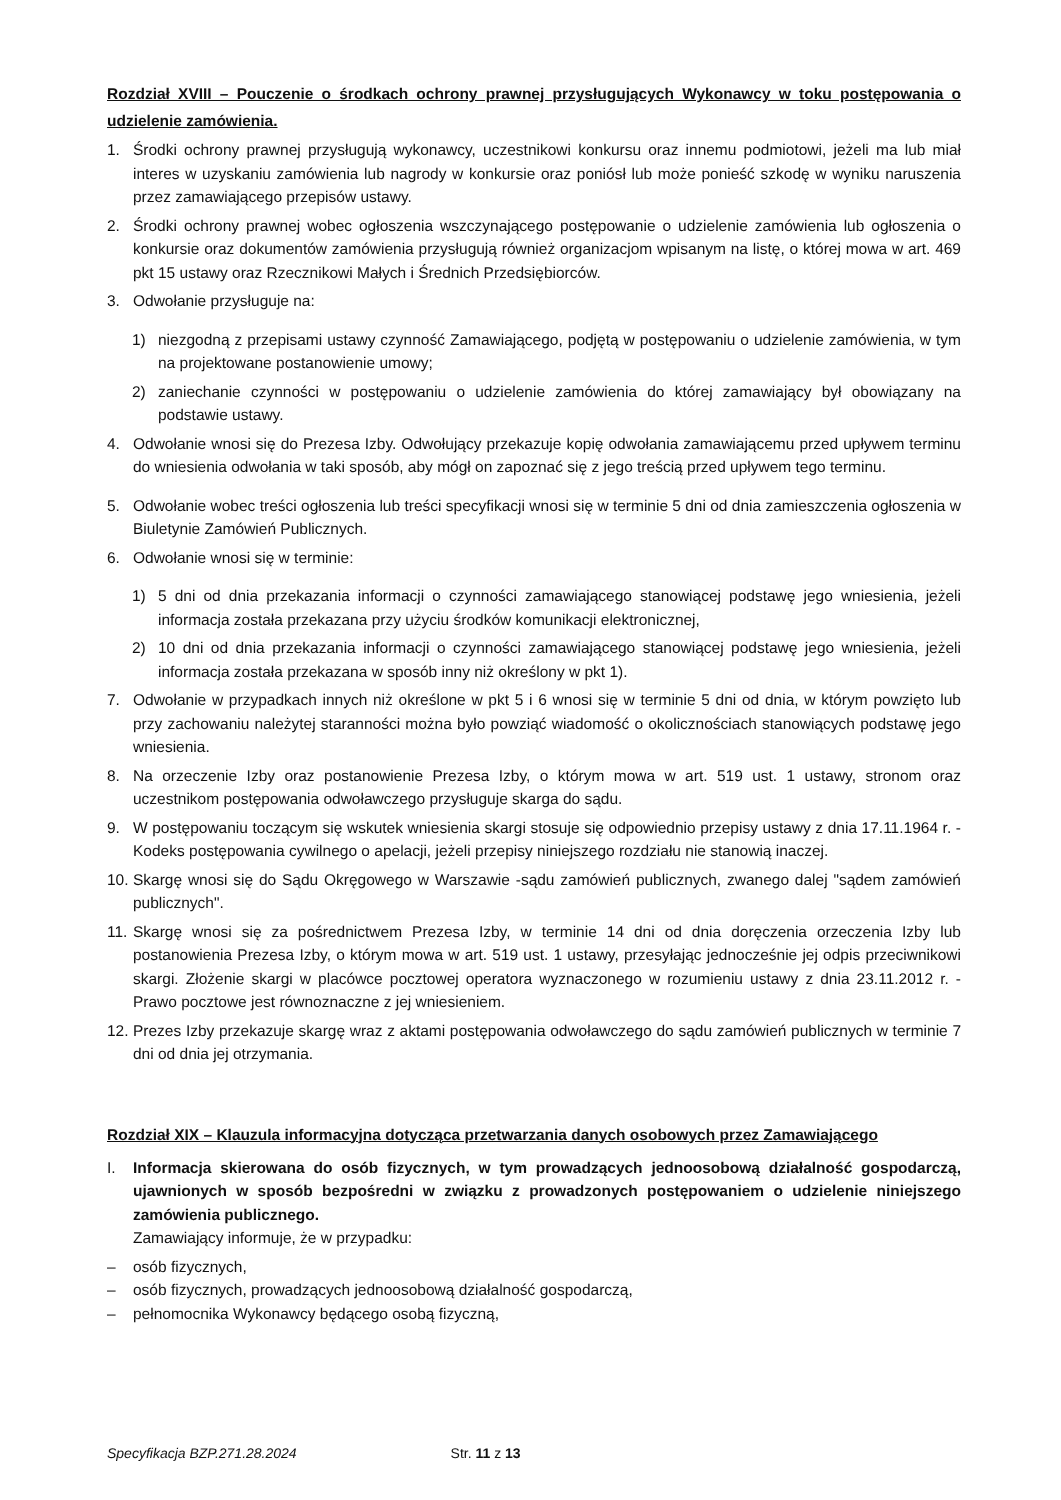Rozdział XVIII – Pouczenie o środkach ochrony prawnej przysługujących Wykonawcy w toku postępowania o udzielenie zamówienia.
1. Środki ochrony prawnej przysługują wykonawcy, uczestnikowi konkursu oraz innemu podmiotowi, jeżeli ma lub miał interes w uzyskaniu zamówienia lub nagrody w konkursie oraz poniósł lub może ponieść szkodę w wyniku naruszenia przez zamawiającego przepisów ustawy.
2. Środki ochrony prawnej wobec ogłoszenia wszczynającego postępowanie o udzielenie zamówienia lub ogłoszenia o konkursie oraz dokumentów zamówienia przysługują również organizacjom wpisanym na listę, o której mowa w art. 469 pkt 15 ustawy oraz Rzecznikowi Małych i Średnich Przedsiębiorców.
3. Odwołanie przysługuje na:
1) niezgodną z przepisami ustawy czynność Zamawiającego, podjętą w postępowaniu o udzielenie zamówienia, w tym na projektowane postanowienie umowy;
2) zaniechanie czynności w postępowaniu o udzielenie zamówienia do której zamawiający był obowiązany na podstawie ustawy.
4. Odwołanie wnosi się do Prezesa Izby. Odwołujący przekazuje kopię odwołania zamawiającemu przed upływem terminu do wniesienia odwołania w taki sposób, aby mógł on zapoznać się z jego treścią przed upływem tego terminu.
5. Odwołanie wobec treści ogłoszenia lub treści specyfikacji wnosi się w terminie 5 dni od dnia zamieszczenia ogłoszenia w Biuletynie Zamówień Publicznych.
6. Odwołanie wnosi się w terminie:
1) 5 dni od dnia przekazania informacji o czynności zamawiającego stanowiącej podstawę jego wniesienia, jeżeli informacja została przekazana przy użyciu środków komunikacji elektronicznej,
2) 10 dni od dnia przekazania informacji o czynności zamawiającego stanowiącej podstawę jego wniesienia, jeżeli informacja została przekazana w sposób inny niż określony w pkt 1).
7. Odwołanie w przypadkach innych niż określone w pkt 5 i 6 wnosi się w terminie 5 dni od dnia, w którym powzięto lub przy zachowaniu należytej staranności można było powziąć wiadomość o okolicznościach stanowiących podstawę jego wniesienia.
8. Na orzeczenie Izby oraz postanowienie Prezesa Izby, o którym mowa w art. 519 ust. 1 ustawy, stronom oraz uczestnikom postępowania odwoławczego przysługuje skarga do sądu.
9. W postępowaniu toczącym się wskutek wniesienia skargi stosuje się odpowiednio przepisy ustawy z dnia 17.11.1964 r. -Kodeks postępowania cywilnego o apelacji, jeżeli przepisy niniejszego rozdziału nie stanowią inaczej.
10. Skargę wnosi się do Sądu Okręgowego w Warszawie -sądu zamówień publicznych, zwanego dalej "sądem zamówień publicznych".
11. Skargę wnosi się za pośrednictwem Prezesa Izby, w terminie 14 dni od dnia doręczenia orzeczenia Izby lub postanowienia Prezesa Izby, o którym mowa w art. 519 ust. 1 ustawy, przesyłając jednocześnie jej odpis przeciwnikowi skargi. Złożenie skargi w placówce pocztowej operatora wyznaczonego w rozumieniu ustawy z dnia 23.11.2012 r. -Prawo pocztowe jest równoznaczne z jej wniesieniem.
12. Prezes Izby przekazuje skargę wraz z aktami postępowania odwoławczego do sądu zamówień publicznych w terminie 7 dni od dnia jej otrzymania.
Rozdział XIX – Klauzula informacyjna dotycząca przetwarzania danych osobowych przez Zamawiającego
I. Informacja skierowana do osób fizycznych, w tym prowadzących jednoosobową działalność gospodarczą, ujawnionych w sposób bezpośredni w związku z prowadzonych postępowaniem o udzielenie niniejszego zamówienia publicznego.
Zamawiający informuje, że w przypadku:
– osób fizycznych,
– osób fizycznych, prowadzących jednoosobową działalność gospodarczą,
– pełnomocnika Wykonawcy będącego osobą fizyczną,
Specyfikacja BZP.271.28.2024 Str. 11 z 13